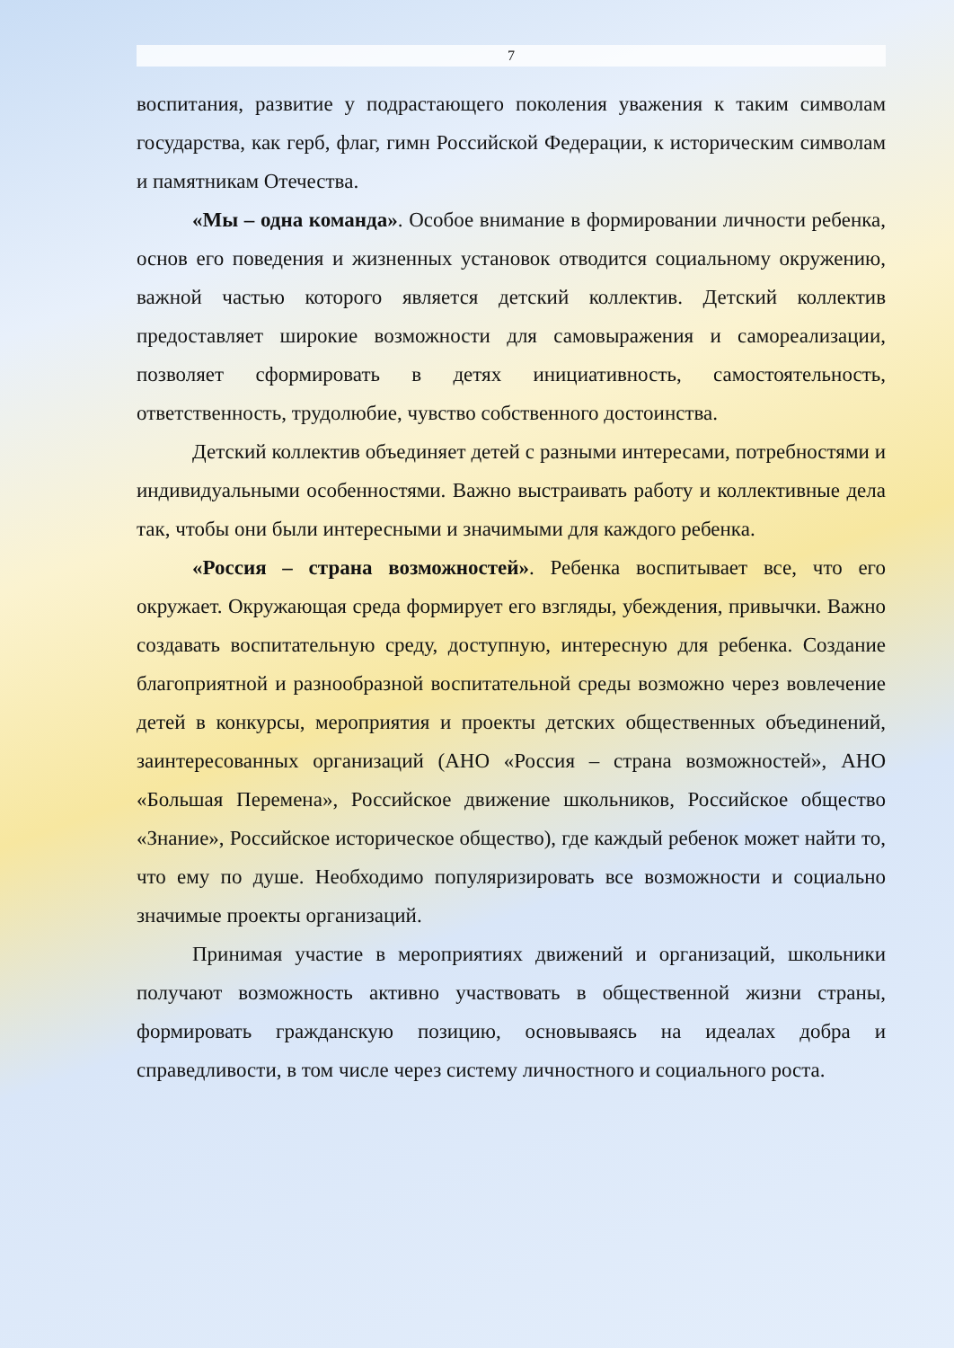7
воспитания, развитие у подрастающего поколения уважения к таким символам государства, как герб, флаг, гимн Российской Федерации, к историческим символам и памятникам Отечества.
«Мы – одна команда». Особое внимание в формировании личности ребенка, основ его поведения и жизненных установок отводится социальному окружению, важной частью которого является детский коллектив. Детский коллектив предоставляет широкие возможности для самовыражения и самореализации, позволяет сформировать в детях инициативность, самостоятельность, ответственность, трудолюбие, чувство собственного достоинства.
Детский коллектив объединяет детей с разными интересами, потребностями и индивидуальными особенностями. Важно выстраивать работу и коллективные дела так, чтобы они были интересными и значимыми для каждого ребенка.
«Россия – страна возможностей». Ребенка воспитывает все, что его окружает. Окружающая среда формирует его взгляды, убеждения, привычки. Важно создавать воспитательную среду, доступную, интересную для ребенка. Создание благоприятной и разнообразной воспитательной среды возможно через вовлечение детей в конкурсы, мероприятия и проекты детских общественных объединений, заинтересованных организаций (АНО «Россия – страна возможностей», АНО «Большая Перемена», Российское движение школьников, Российское общество «Знание», Российское историческое общество), где каждый ребенок может найти то, что ему по душе. Необходимо популяризировать все возможности и социально значимые проекты организаций.
Принимая участие в мероприятиях движений и организаций, школьники получают возможность активно участвовать в общественной жизни страны, формировать гражданскую позицию, основываясь на идеалах добра и справедливости, в том числе через систему личностного и социального роста.